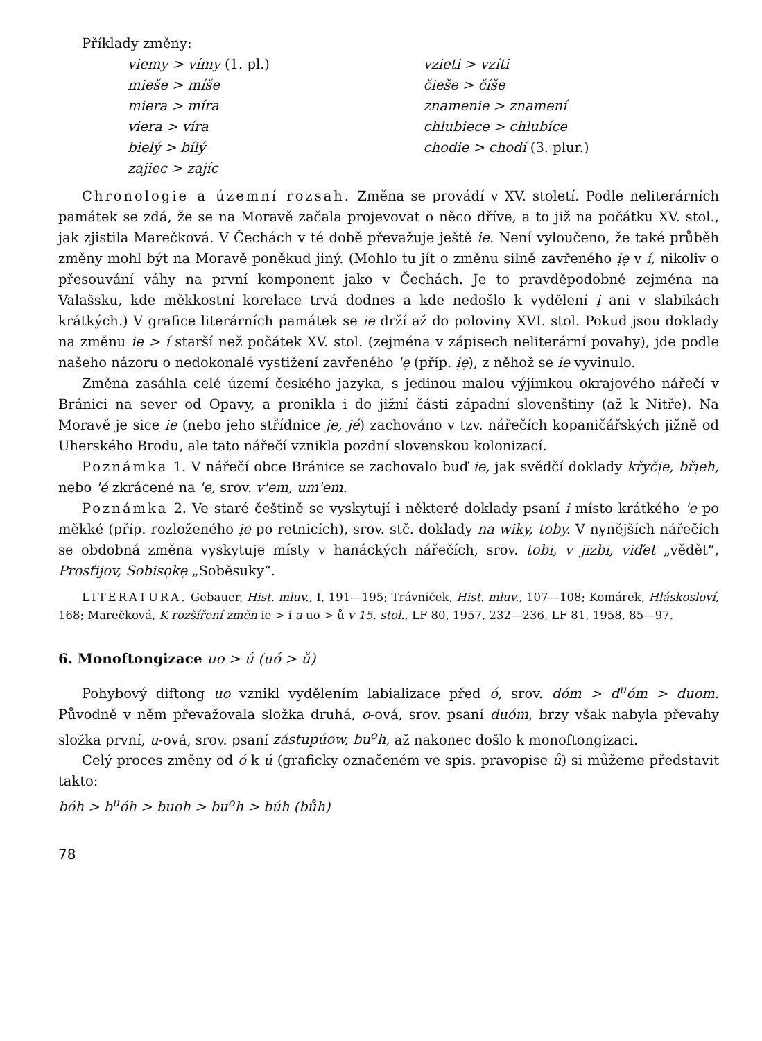Příklady změny:
viemy > vímy (1. pl.)
mieše > míše
miera > míra
viera > víra
bielý > bílý
zajiec > zajíc
vzieti > vzíti
čieše > číše
znamenie > znamení
chlubiece > chlubíce
chodie > chodí (3. plur.)
Chronologie a územní rozsah. Změna se provádí v XV. století. Podle neliterárních památek se zdá, že se na Moravě začala projevovat o něco dříve, a to již na počátku XV. stol., jak zjistila Marečková. V Čechách v té době převažuje ještě ie. Není vyloučeno, že také průběh změny mohl být na Moravě poněkud jiný. (Mohlo tu jít o změnu silně zavřeného ịẹ v í, nikoliv o přesouvání váhy na první komponent jako v Čechách. Je to pravděpodobné zejména na Valašsku, kde měkkostní korelace trvá dodnes a kde nedošlo k vydělení ị ani v slabikách krátkých.) V grafice literárních památek se ie drží až do poloviny XVI. stol. Pokud jsou doklady na změnu ie > í starší než počátek XV. stol. (zejména v zápisech neliterární povahy), jde podle našeho názoru o nedokonalé vystižení zavřeného 'ẹ (příp. ịẹ), z něhož se ie vyvinulo.
Změna zasáhla celé území českého jazyka, s jedinou malou výjimkou okrajového nářečí v Bránici na sever od Opavy, a pronikla i do jižní části západní slovenštiny (až k Nitře). Na Moravě je sice ie (nebo jeho střídnice je, jé) zachováno v tzv. nářečích kopaničářských jižně od Uherského Brodu, ale tato nářečí vznikla pozdní slovenskou kolonizací.
Poznámka 1. V nářečí obce Bránice se zachovalo buď ie, jak svědčí doklady křyčịe, břịeh, nebo 'é zkrácené na 'e, srov. v'em, um'em.
Poznámka 2. Ve staré češtině se vyskytují i některé doklady psaní i místo krátkého 'e po měkké (příp. rozloženého ịe po retnicích), srov. stč. doklady na wiky, toby. V nynějších nářečích se obdobná změna vyskytuje místy v hanáckých nářečích, srov. tobi, v jizbi, viďet „vědět“, Prosťijov, Sobisọkẹ „Soběsuky“.
LITERATURA. Gebauer, Hist. mluv., I, 191—195; Trávníček, Hist. mluv., 107—108; Komárek, Hláskosloví, 168; Marečková, K rozšíření změn ie > í a uo > ů v 15. stol., LF 80, 1957, 232—236, LF 81, 1958, 85—97.
6. Monoftongizace uo > ú (uó > ů)
Pohybový diftong uo vznikl vydělením labializace před ó, srov. dóm > d<sup>u</sup>óm > duom. Původně v něm převažovala složka druhá, o-ová, srov. psaní duóm, brzy však nabyla převahy složka první, u-ová, srov. psaní zástupúow, bu<sup>o</sup>h, až nakonec došlo k monoftongizaci.
Celý proces změny od ó k ú (graficky označeném ve spis. pravopise ů) si můžeme představit takto:
bóh > b<sup>u</sup>óh > buoh > bu<sup>o</sup>h > búh (bůh)
78